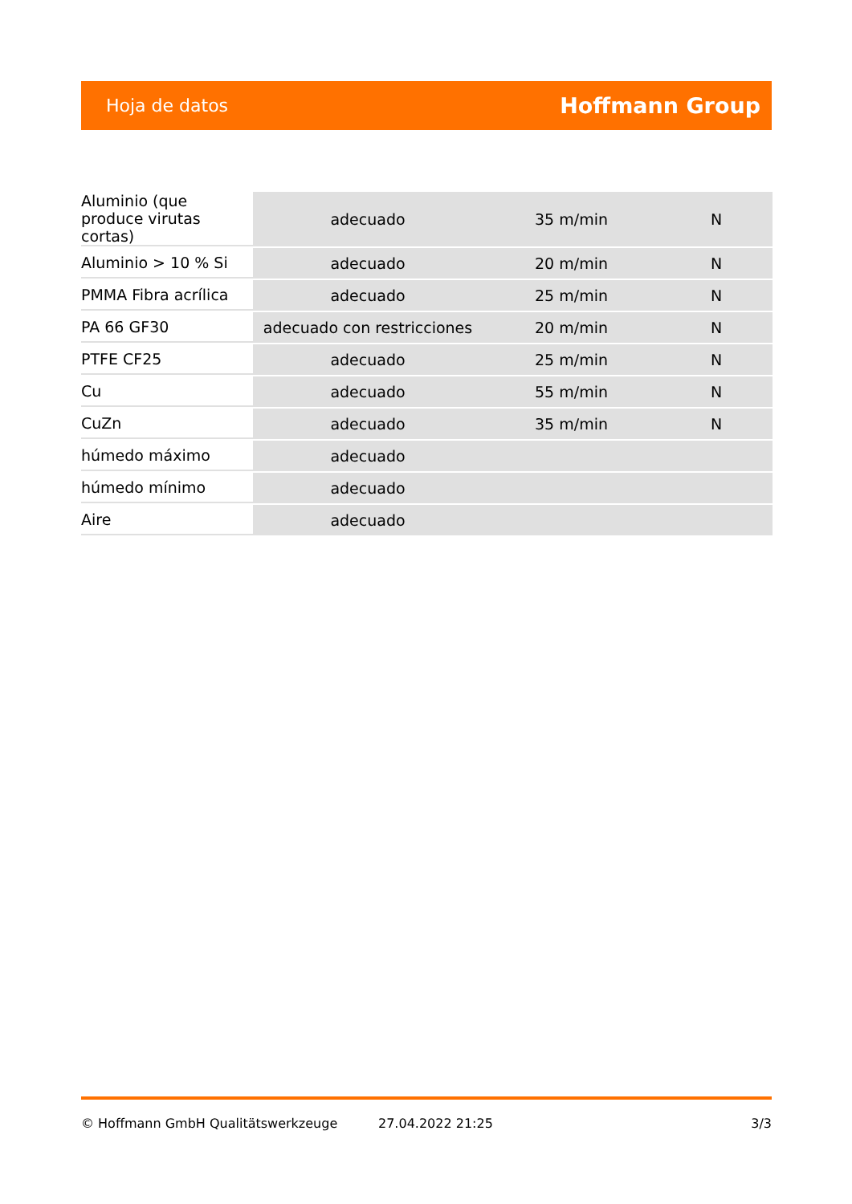Hoja de datos Hoffmann Group
| Aluminio (que produce virutas cortas) | adecuado | 35 m/min | N |
| Aluminio > 10 % Si | adecuado | 20 m/min | N |
| PMMA Fibra acrílica | adecuado | 25 m/min | N |
| PA 66 GF30 | adecuado con restricciones | 20 m/min | N |
| PTFE CF25 | adecuado | 25 m/min | N |
| Cu | adecuado | 55 m/min | N |
| CuZn | adecuado | 35 m/min | N |
| húmedo máximo | adecuado | | |
| húmedo mínimo | adecuado | | |
| Aire | adecuado | | |
© Hoffmann GmbH Qualitätswerkzeuge 27.04.2022 21:25 3/3